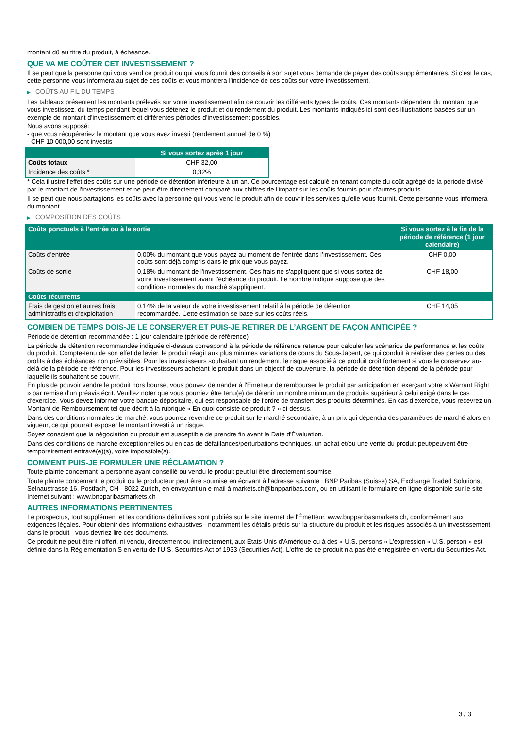montant dû au titre du produit, à échéance.
QUE VA ME COÛTER CET INVESTISSEMENT ?
Il se peut que la personne qui vous vend ce produit ou qui vous fournit des conseils à son sujet vous demande de payer des coûts supplémentaires. Si c’est le cas, cette personne vous informera au sujet de ces coûts et vous montrera l’incidence de ces coûts sur votre investissement.
▶ COÛTS AU FIL DU TEMPS
Les tableaux présentent les montants prélevés sur votre investissement afin de couvrir les différents types de coûts. Ces montants dépendent du montant que vous investissez, du temps pendant lequel vous détenez le produit et du rendement du produit. Les montants indiqués ici sont des illustrations basées sur un exemple de montant d’investissement et différentes périodes d’investissement possibles.
Nous avons supposé:
- que vous récupéreriez le montant que vous avez investi (rendement annuel de 0 %)
- CHF 10 000,00 sont investis
| | Si vous sortez après 1 jour |
| --- | --- |
| Coûts totaux | CHF 32,00 |
| Incidence des coûts * | 0,32% |
* Cela illustre l'effet des coûts sur une période de détention inférieure à un an. Ce pourcentage est calculé en tenant compte du coût agrégé de la période divisé par le montant de l'investissement et ne peut être directement comparé aux chiffres de l'impact sur les coûts fournis pour d'autres produits.
Il se peut que nous partagions les coûts avec la personne qui vous vend le produit afin de couvrir les services qu’elle vous fournit. Cette personne vous informera du montant.
▶ COMPOSITION DES COÛTS
| Coûts ponctuels à l’entrée ou à la sortie | | Si vous sortez à la fin de la période de référence (1 jour calendaire) |
| --- | --- | --- |
| Coûts d'entrée | 0,00% du montant que vous payez au moment de l’entrée dans l’investissement. Ces coûts sont déjà compris dans le prix que vous payez. | CHF 0,00 |
| Coûts de sortie | 0,18% du montant de l'investissement. Ces frais ne s'appliquent que si vous sortez de votre investissement avant l'échéance du produit. Le nombre indiqué suppose que des conditions normales du marché s'appliquent. | CHF 18,00 |
| Coûts récurrents | | |
| Frais de gestion et autres frais administratifs et d’exploitation | 0,14% de la valeur de votre investissement relatif à la période de détention recommandée. Cette estimation se base sur les coûts réels. | CHF 14,05 |
COMBIEN DE TEMPS DOIS-JE LE CONSERVER ET PUIS-JE RETIRER DE L’ARGENT DE FAÇON ANTICIPÉE ?
Période de détention recommandée : 1 jour calendaire (période de référence)
La période de détention recommandée indiquée ci-dessus correspond à la période de référence retenue pour calculer les scénarios de performance et les coûts du produit. Compte-tenu de son effet de levier, le produit réagit aux plus minimes variations de cours du Sous-Jacent, ce qui conduit à réaliser des pertes ou des profits à des échéances non prévisibles. Pour les investisseurs souhaitant un rendement, le risque associé à ce produit croît fortement si vous le conservez au-delà de la période de référence. Pour les investisseurs achetant le produit dans un objectif de couverture, la période de détention dépend de la période pour laquelle ils souhaitent se couvrir.
En plus de pouvoir vendre le produit hors bourse, vous pouvez demander à l'Émetteur de rembourser le produit par anticipation en exerçant votre « Warrant Right » par remise d'un préavis écrit. Veuillez noter que vous pourriez être tenu(e) de détenir un nombre minimum de produits supérieur à celui exigé dans le cas d'exercice. Vous devez informer votre banque dépositaire, qui est responsable de l'ordre de transfert des produits déterminés. En cas d'exercice, vous recevrez un Montant de Remboursement tel que décrit à la rubrique « En quoi consiste ce produit ? » ci-dessus.
Dans des conditions normales de marché, vous pourrez revendre ce produit sur le marché secondaire, à un prix qui dépendra des paramètres de marché alors en vigueur, ce qui pourrait exposer le montant investi à un risque.
Soyez conscient que la négociation du produit est susceptible de prendre fin avant la Date d'Évaluation.
Dans des conditions de marché exceptionnelles ou en cas de défaillances/perturbations techniques, un achat et/ou une vente du produit peut/peuvent être temporairement entravé(e)(s), voire impossible(s).
COMMENT PUIS-JE FORMULER UNE RÉCLAMATION ?
Toute plainte concernant la personne ayant conseillé ou vendu le produit peut lui être directement soumise.
Toute plainte concernant le produit ou le producteur peut être soumise en écrivant à l'adresse suivante : BNP Paribas (Suisse) SA, Exchange Traded Solutions, Selnaustrasse 16, Postfach, CH - 8022 Zurich, en envoyant un e-mail à markets.ch@bnpparibas.com, ou en utilisant le formulaire en ligne disponible sur le site Internet suivant : www.bnpparibasmarkets.ch
AUTRES INFORMATIONS PERTINENTES
Le prospectus, tout supplément et les conditions définitives sont publiés sur le site internet de l'Émetteur, www.bnpparibasmarkets.ch, conformément aux exigences légales. Pour obtenir des informations exhaustives - notamment les détails précis sur la structure du produit et les risques associés à un investissement dans le produit - vous devriez lire ces documents.
Ce produit ne peut être ni offert, ni vendu, directement ou indirectement, aux États-Unis d'Amérique ou à des « U.S. persons » L'expression « U.S. person » est définie dans la Réglementation S en vertu de l'U.S. Securities Act of 1933 (Securities Act). L'offre de ce produit n'a pas été enregistrée en vertu du Securities Act.
3 / 3